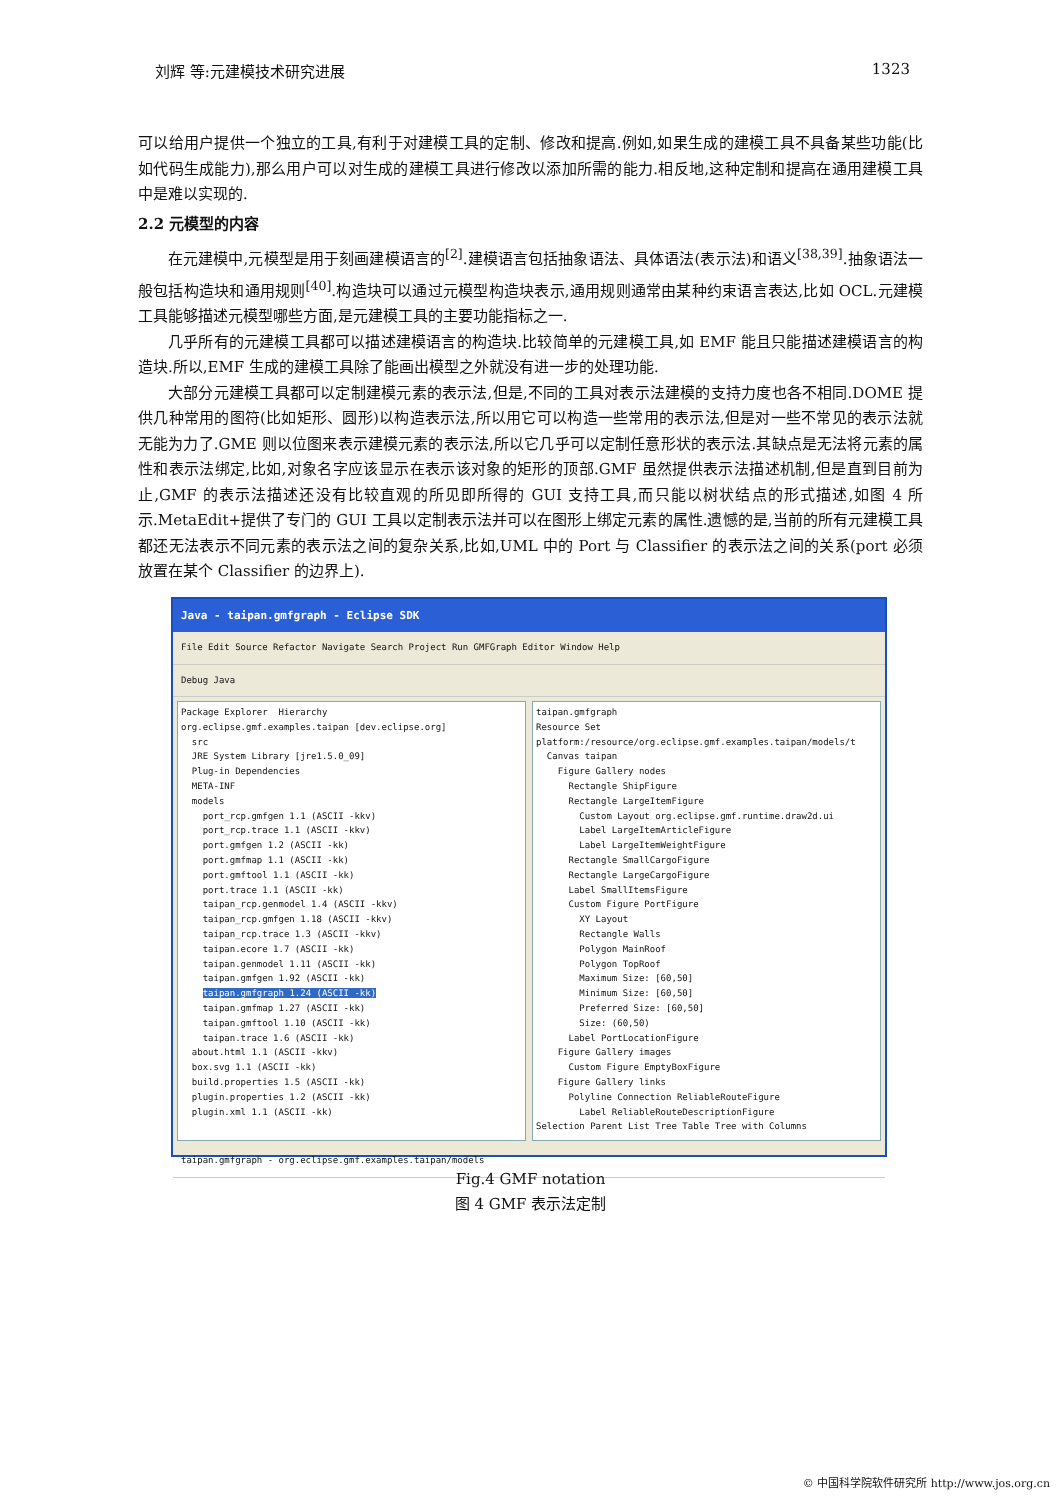刘辉 等:元建模技术研究进展 1323
可以给用户提供一个独立的工具,有利于对建模工具的定制、修改和提高.例如,如果生成的建模工具不具备某些功能(比如代码生成能力),那么用户可以对生成的建模工具进行修改以添加所需的能力.相反地,这种定制和提高在通用建模工具中是难以实现的.
2.2 元模型的内容
在元建模中,元模型是用于刻画建模语言的<sup>[2]</sup>.建模语言包括抽象语法、具体语法(表示法)和语义<sup>[38,39]</sup>.抽象语法一般包括构造块和通用规则<sup>[40]</sup>.构造块可以通过元模型构造块表示,通用规则通常由某种约束语言表达,比如 OCL.元建模工具能够描述元模型哪些方面,是元建模工具的主要功能指标之一.
几乎所有的元建模工具都可以描述建模语言的构造块.比较简单的元建模工具,如 EMF 能且只能描述建模语言的构造块.所以,EMF 生成的建模工具除了能画出模型之外就没有进一步的处理功能.
大部分元建模工具都可以定制建模元素的表示法,但是,不同的工具对表示法建模的支持力度也各不相同.DOME 提供几种常用的图符(比如矩形、圆形)以构造表示法,所以用它可以构造一些常用的表示法,但是对一些不常见的表示法就无能为力了.GME 则以位图来表示建模元素的表示法,所以它几乎可以定制任意形状的表示法.其缺点是无法将元素的属性和表示法绑定,比如,对象名字应该显示在表示该对象的矩形的顶部.GMF 虽然提供表示法描述机制,但是直到目前为止,GMF 的表示法描述还没有比较直观的所见即所得的 GUI 支持工具,而只能以树状结点的形式描述,如图 4 所示.MetaEdit+提供了专门的 GUI 工具以定制表示法并可以在图形上绑定元素的属性.遗憾的是,当前的所有元建模工具都还无法表示不同元素的表示法之间的复杂关系,比如,UML 中的 Port 与 Classifier 的表示法之间的关系(port 必须放置在某个 Classifier 的边界上).
Java - taipan.gmfgraph - Eclipse SDK
File Edit Source Refactor Navigate Search Project Run GMFGraph Editor Window Help
Debug Java
Package Explorer Hierarchy org.eclipse.gmf.examples.taipan [dev.eclipse.org] src JRE System Library [jre1.5.0_09] Plug-in Dependencies META-INF models port_rcp.gmfgen 1.1 (ASCII -kkv) port_rcp.trace 1.1 (ASCII -kkv) port.gmfgen 1.2 (ASCII -kk) port.gmfmap 1.1 (ASCII -kk) port.gmftool 1.1 (ASCII -kk) port.trace 1.1 (ASCII -kk) taipan_rcp.genmodel 1.4 (ASCII -kkv) taipan_rcp.gmfgen 1.18 (ASCII -kkv) taipan_rcp.trace 1.3 (ASCII -kkv) taipan.ecore 1.7 (ASCII -kk) taipan.genmodel 1.11 (ASCII -kk) taipan.gmfgen 1.92 (ASCII -kk) taipan.gmfgraph 1.24 (ASCII -kk) taipan.gmfmap 1.27 (ASCII -kk) taipan.gmftool 1.10 (ASCII -kk) taipan.trace 1.6 (ASCII -kk) about.html 1.1 (ASCII -kkv) box.svg 1.1 (ASCII -kk) build.properties 1.5 (ASCII -kk) plugin.properties 1.2 (ASCII -kk) plugin.xml 1.1 (ASCII -kk)
taipan.gmfgraph Resource Set platform:/resource/org.eclipse.gmf.examples.taipan/models/t Canvas taipan Figure Gallery nodes Rectangle ShipFigure Rectangle LargeItemFigure Custom Layout org.eclipse.gmf.runtime.draw2d.ui Label LargeItemArticleFigure Label LargeItemWeightFigure Rectangle SmallCargoFigure Rectangle LargeCargoFigure Label SmallItemsFigure Custom Figure PortFigure XY Layout Rectangle Walls Polygon MainRoof Polygon TopRoof Maximum Size: [60,50] Minimum Size: [60,50] Preferred Size: [60,50] Size: (60,50) Label PortLocationFigure Figure Gallery images Custom Figure EmptyBoxFigure Figure Gallery links Polyline Connection ReliableRouteFigure Label ReliableRouteDescriptionFigure Selection Parent List Tree Table Tree with Columns
taipan.gmfgraph - org.eclipse.gmf.examples.taipan/models
Fig.4 GMF notation
图 4 GMF 表示法定制
© 中国科学院软件研究所 http://www.jos.org.cn